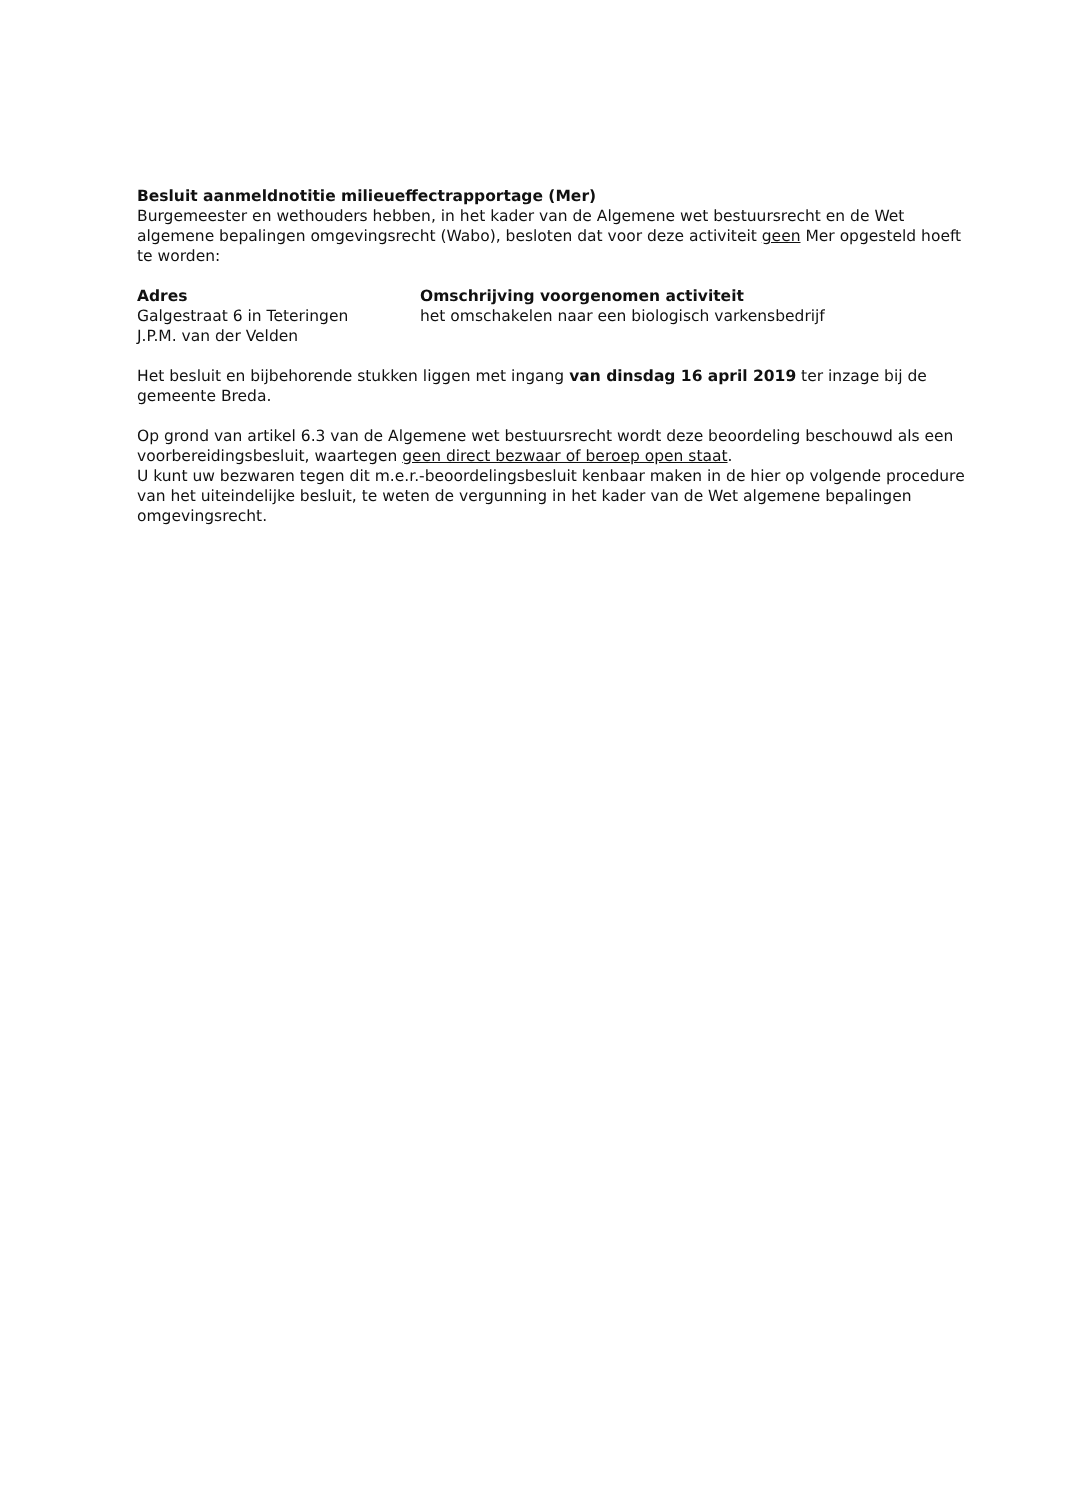Besluit aanmeldnotitie milieueffectrapportage (Mer)
Burgemeester en wethouders hebben, in het kader van de Algemene wet bestuursrecht en de Wet algemene bepalingen omgevingsrecht (Wabo), besloten dat voor deze activiteit geen Mer opgesteld hoeft te worden:
Adres
Galgestraat 6 in Teteringen
J.P.M. van der Velden
Omschrijving voorgenomen activiteit
het omschakelen naar een biologisch varkensbedrijf
Het besluit en bijbehorende stukken liggen met ingang van dinsdag 16 april 2019 ter inzage bij de gemeente Breda.
Op grond van artikel 6.3 van de Algemene wet bestuursrecht wordt deze beoordeling beschouwd als een voorbereidingsbesluit, waartegen geen direct bezwaar of beroep open staat.
U kunt uw bezwaren tegen dit m.e.r.-beoordelingsbesluit kenbaar maken in de hier op volgende procedure van het uiteindelijke besluit, te weten de vergunning in het kader van de Wet algemene bepalingen omgevingsrecht.